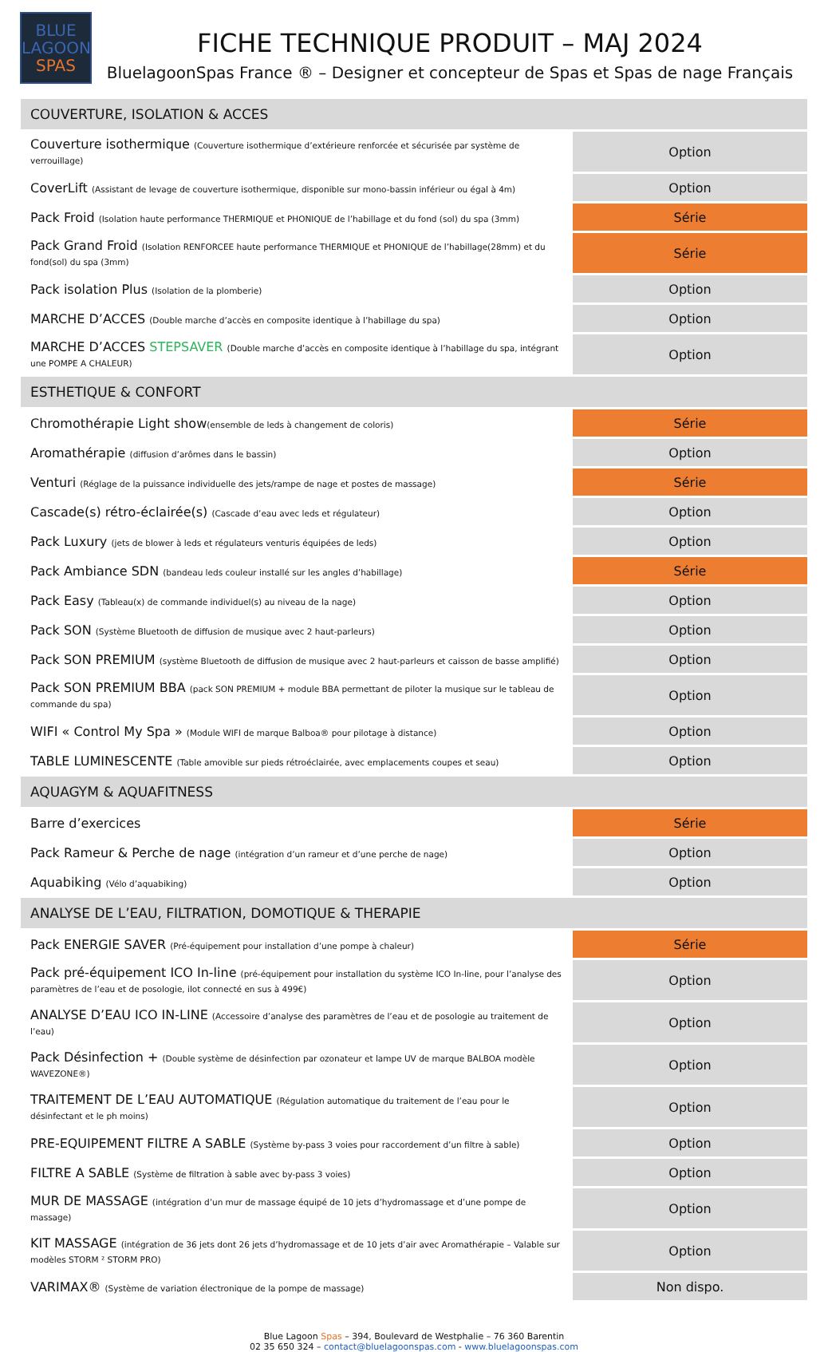BLUE
LAGOON
SPAS
FICHE TECHNIQUE PRODUIT – MAJ 2024
BluelagoonSpas France ® – Designer et concepteur de Spas et Spas de nage Français
| COUVERTURE, ISOLATION & ACCES | |
| Couverture isothermique (Couverture isothermique d’extérieure renforcée et sécurisée par système de verrouillage) | Option |
| CoverLift (Assistant de levage de couverture isothermique, disponible sur mono-bassin inférieur ou égal à 4m) | Option |
| Pack Froid (Isolation haute performance THERMIQUE et PHONIQUE de l’habillage et du fond (sol) du spa (3mm) | Série |
| Pack Grand Froid (Isolation RENFORCEE haute performance THERMIQUE et PHONIQUE de l’habillage(28mm) et du fond(sol) du spa (3mm) | Série |
| Pack isolation Plus (Isolation de la plomberie) | Option |
| MARCHE D’ACCES (Double marche d’accès en composite identique à l’habillage du spa) | Option |
| MARCHE D’ACCES STEPSAVER (Double marche d’accès en composite identique à l’habillage du spa, intégrant une POMPE A CHALEUR) | Option |
| ESTHETIQUE & CONFORT | |
| Chromothérapie Light show (ensemble de leds à changement de coloris) | Série |
| Aromathérapie (diffusion d’arômes dans le bassin) | Option |
| Venturi (Réglage de la puissance individuelle des jets/rampe de nage et postes de massage) | Série |
| Cascade(s) rétro-éclairée(s) (Cascade d’eau avec leds et régulateur) | Option |
| Pack Luxury (jets de blower à leds et régulateurs venturis équipées de leds) | Option |
| Pack Ambiance SDN (bandeau leds couleur installé sur les angles d’habillage) | Série |
| Pack Easy (Tableau(x) de commande individuel(s) au niveau de la nage) | Option |
| Pack SON (Système Bluetooth de diffusion de musique avec 2 haut-parleurs) | Option |
| Pack SON PREMIUM (système Bluetooth de diffusion de musique avec 2 haut-parleurs et caisson de basse amplifié) | Option |
| Pack SON PREMIUM BBA (pack SON PREMIUM + module BBA permettant de piloter la musique sur le tableau de commande du spa) | Option |
| WIFI « Control My Spa » (Module WIFI de marque Balboa® pour pilotage à distance) | Option |
| TABLE LUMINESCENTE (Table amovible sur pieds rétroéclairée, avec emplacements coupes et seau) | Option |
| AQUAGYM & AQUAFITNESS | |
| Barre d’exercices | Série |
| Pack Rameur & Perche de nage (intégration d’un rameur et d’une perche de nage) | Option |
| Aquabiking (Vélo d’aquabiking) | Option |
| ANALYSE DE L’EAU, FILTRATION, DOMOTIQUE & THERAPIE | |
| Pack ENERGIE SAVER (Pré-équipement pour installation d’une pompe à chaleur) | Série |
| Pack pré-équipement ICO In-line (pré-équipement pour installation du système ICO In-line, pour l’analyse des paramètres de l’eau et de posologie, ilot connecté en sus à 499€) | Option |
| ANALYSE D’EAU ICO IN-LINE (Accessoire d’analyse des paramètres de l’eau et de posologie au traitement de l’eau) | Option |
| Pack Désinfection + (Double système de désinfection par ozonateur et lampe UV de marque BALBOA modèle WAVEZONE®) | Option |
| TRAITEMENT DE L’EAU AUTOMATIQUE (Régulation automatique du traitement de l’eau pour le désinfectant et le ph moins) | Option |
| PRE-EQUIPEMENT FILTRE A SABLE (Système by-pass 3 voies pour raccordement d’un filtre à sable) | Option |
| FILTRE A SABLE (Système de filtration à sable avec by-pass 3 voies) | Option |
| MUR DE MASSAGE (intégration d’un mur de massage équipé de 10 jets d’hydromassage et d’une pompe de massage) | Option |
| KIT MASSAGE (intégration de 36 jets dont 26 jets d’hydromassage et de 10 jets d’air avec Aromathérapie – Valable sur modèles STORM ² STORM PRO) | Option |
| VARIMAX® (Système de variation électronique de la pompe de massage) | Non dispo. |
Blue Lagoon Spas – 394, Boulevard de Westphalie – 76 360 Barentin
02 35 650 324 – contact@bluelagoonspas.com - www.bluelagoonspas.com